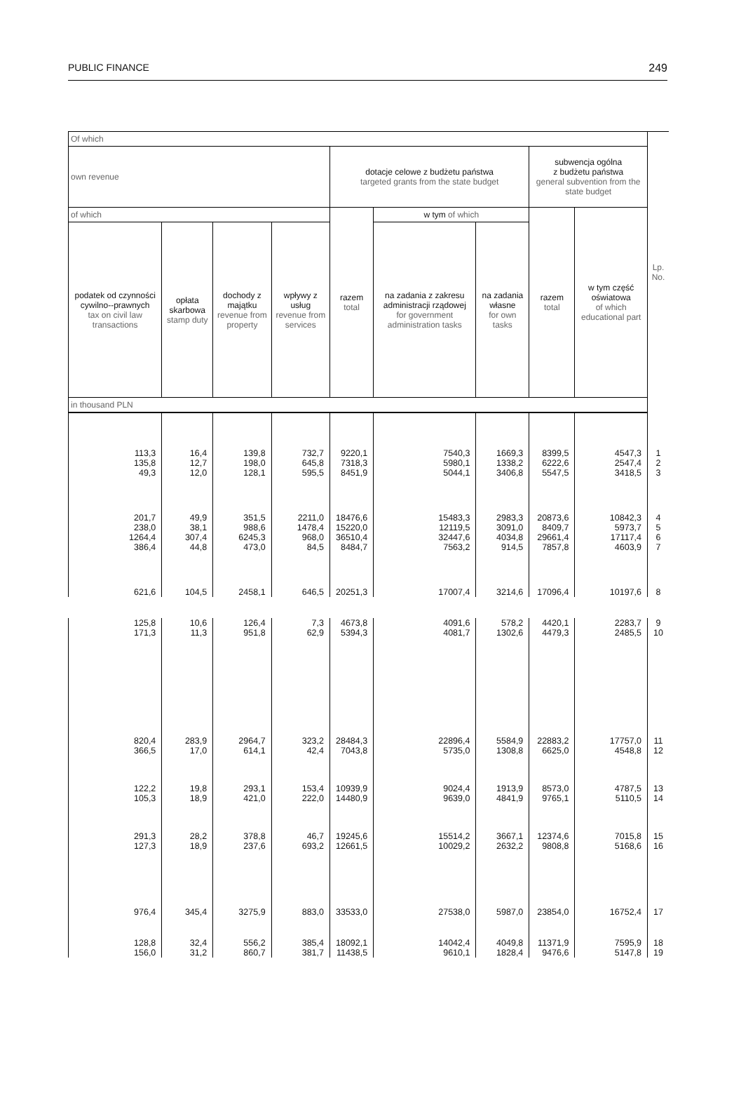PUBLIC FINANCE 249
| Of which | | | | | | | | | Lp. No. |
| --- | --- | --- | --- | --- | --- | --- | --- | --- | --- |
| own revenue | | | | dotacje celowe z budżetu państwa targeted grants from the state budget | | | subwencja ogólna z budżetu państwa general subvention from the state budget | | |
| of which | | | | razem total | w tym of which | | razem total | w tym część oświatowa of which educational part | |
| podatek od czynności cywilno--prawnych tax on civil law transactions | opłata skarbowa stamp duty | dochody z majątku revenue from property | wpływy z usług revenue from services | | na zadania z zakresu administracji rządowej for government administration tasks | na zadania własne for own tasks | | | |
| in thousand PLN | | | | | | | | | |
| 113,3 135,8 49,3 | 16,4 12,7 12,0 | 139,8 198,0 128,1 | 732,7 645,8 595,5 | 9220,1 7318,3 8451,9 | 7540,3 5980,1 5044,1 | 1669,3 1338,2 3406,8 | 8399,5 6222,6 5547,5 | 4547,3 2547,4 3418,5 | 1 2 3 |
| 201,7 238,0 1264,4 386,4 | 49,9 38,1 307,4 44,8 | 351,5 988,6 6245,3 473,0 | 2211,0 1478,4 968,0 84,5 | 18476,6 15220,0 36510,4 8484,7 | 15483,3 12119,5 32447,6 7563,2 | 2983,3 3091,0 4034,8 914,5 | 20873,6 8409,7 29661,4 7857,8 | 10842,3 5973,7 17117,4 4603,9 | 4 5 6 7 |
| 621,6 | 104,5 | 2458,1 | 646,5 | 20251,3 | 17007,4 | 3214,6 | 17096,4 | 10197,6 | 8 |
| 125,8 171,3 | 10,6 11,3 | 126,4 951,8 | 7,3 62,9 | 4673,8 5394,3 | 4091,6 4081,7 | 578,2 1302,6 | 4420,1 4479,3 | 2283,7 2485,5 | 9 10 |
| 820,4 366,5 | 283,9 17,0 | 2964,7 614,1 | 323,2 42,4 | 28484,3 7043,8 | 22896,4 5735,0 | 5584,9 1308,8 | 22883,2 6625,0 | 17757,0 4548,8 | 11 12 |
| 122,2 105,3 | 19,8 18,9 | 293,1 421,0 | 153,4 222,0 | 10939,9 14480,9 | 9024,4 9639,0 | 1913,9 4841,9 | 8573,0 9765,1 | 4787,5 5110,5 | 13 14 |
| 291,3 127,3 | 28,2 18,9 | 378,8 237,6 | 46,7 693,2 | 19245,6 12661,5 | 15514,2 10029,2 | 3667,1 2632,2 | 12374,6 9808,8 | 7015,8 5168,6 | 15 16 |
| 976,4 | 345,4 | 3275,9 | 883,0 | 33533,0 | 27538,0 | 5987,0 | 23854,0 | 16752,4 | 17 |
| 128,8 156,0 | 32,4 31,2 | 556,2 860,7 | 385,4 381,7 | 18092,1 11438,5 | 14042,4 9610,1 | 4049,8 1828,4 | 11371,9 9476,6 | 7595,9 5147,8 | 18 19 |